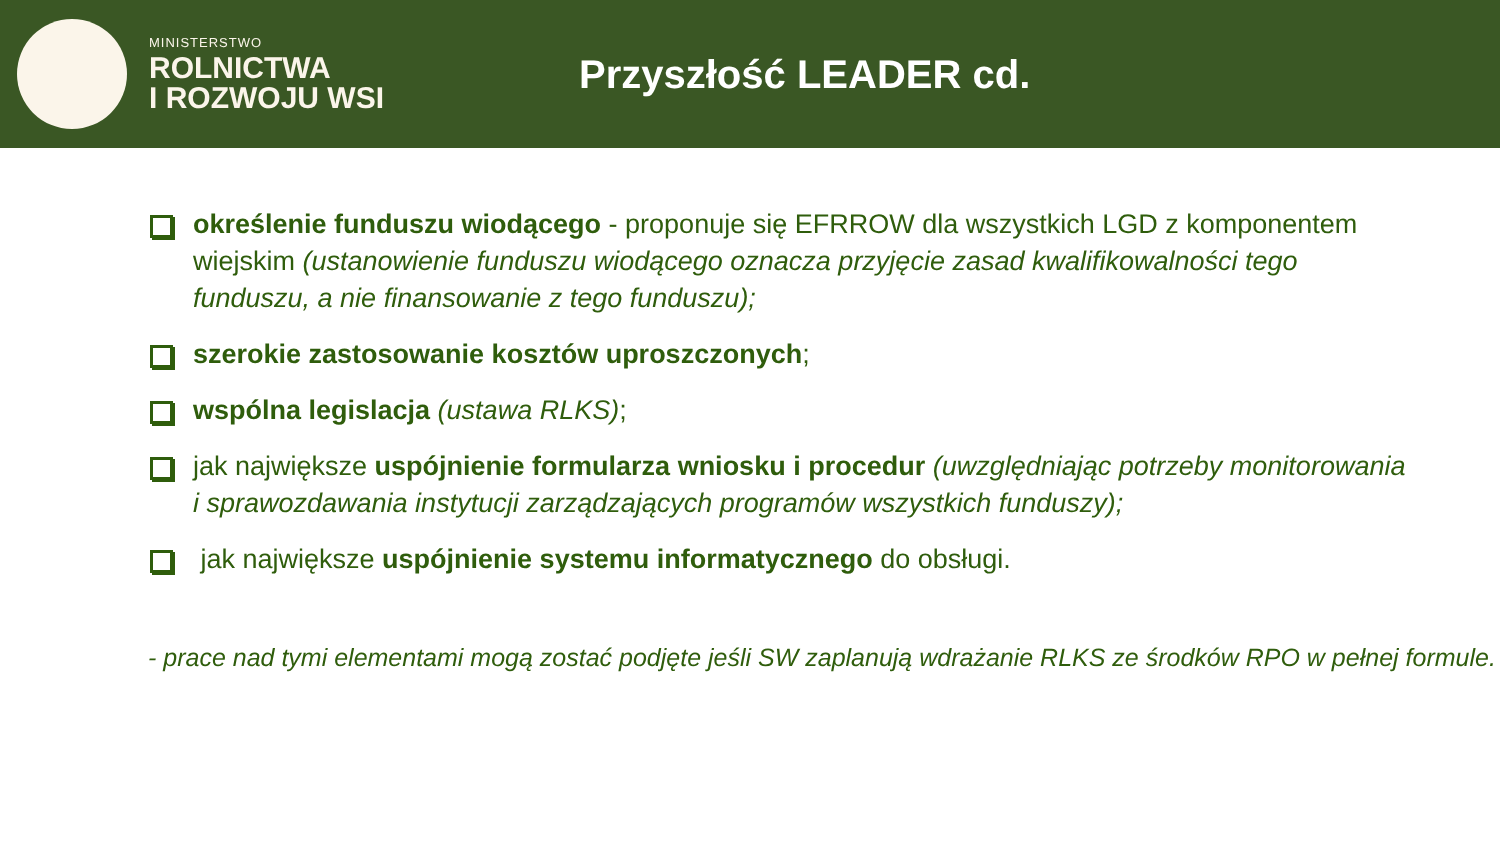MINISTERSTWO
ROLNICTWA
I ROZWOJU WSI
Przyszłość LEADER cd.
określenie funduszu wiodącego - proponuje się EFRROW dla wszystkich LGD z komponentem wiejskim (ustanowienie funduszu wiodącego oznacza przyjęcie zasad kwalifikowalności tego funduszu, a nie finansowanie z tego funduszu);
szerokie zastosowanie kosztów uproszczonych;
wspólna legislacja (ustawa RLKS);
jak największe uspójnienie formularza wniosku i procedur (uwzględniając potrzeby monitorowania i sprawozdawania instytucji zarządzających programów wszystkich funduszy);
jak największe uspójnienie systemu informatycznego do obsługi.
- prace nad tymi elementami mogą zostać podjęte jeśli SW zaplanują wdrażanie RLKS ze środków RPO w pełnej formule.